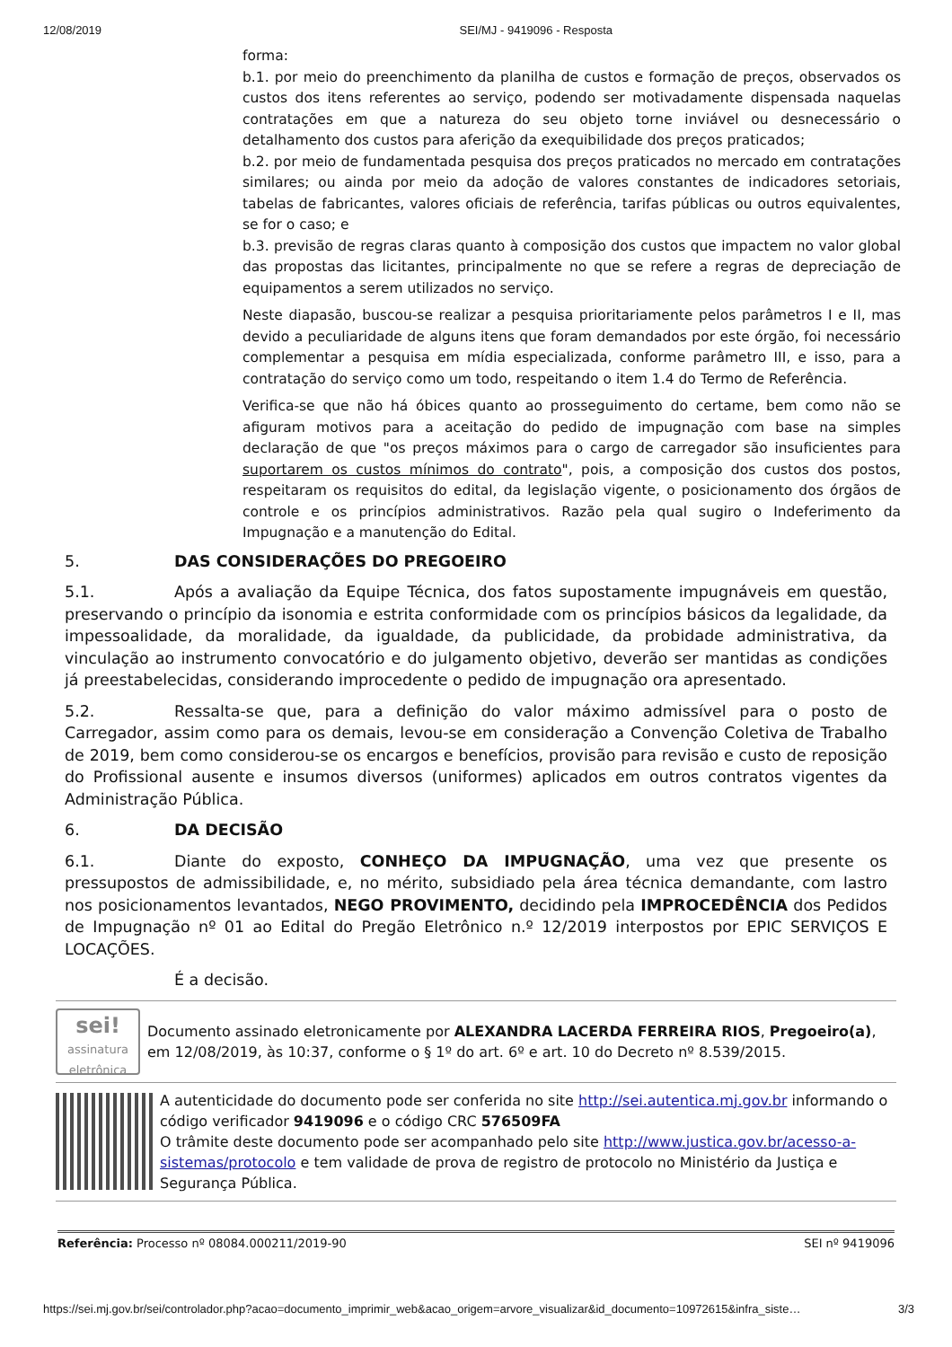12/08/2019 SEI/MJ - 9419096 - Resposta
forma:
b.1. por meio do preenchimento da planilha de custos e formação de preços, observados os custos dos itens referentes ao serviço, podendo ser motivadamente dispensada naquelas contratações em que a natureza do seu objeto torne inviável ou desnecessário o detalhamento dos custos para aferição da exequibilidade dos preços praticados;
b.2. por meio de fundamentada pesquisa dos preços praticados no mercado em contratações similares; ou ainda por meio da adoção de valores constantes de indicadores setoriais, tabelas de fabricantes, valores oficiais de referência, tarifas públicas ou outros equivalentes, se for o caso; e
b.3. previsão de regras claras quanto à composição dos custos que impactem no valor global das propostas das licitantes, principalmente no que se refere a regras de depreciação de equipamentos a serem utilizados no serviço.
Neste diapasão, buscou-se realizar a pesquisa prioritariamente pelos parâmetros I e II, mas devido a peculiaridade de alguns itens que foram demandados por este órgão, foi necessário complementar a pesquisa em mídia especializada, conforme parâmetro III, e isso, para a contratação do serviço como um todo, respeitando o item 1.4 do Termo de Referência.
Verifica-se que não há óbices quanto ao prosseguimento do certame, bem como não se afiguram motivos para a aceitação do pedido de impugnação com base na simples declaração de que "os preços máximos para o cargo de carregador são insuficientes para suportarem os custos mínimos do contrato", pois, a composição dos custos dos postos, respeitaram os requisitos do edital, da legislação vigente, o posicionamento dos órgãos de controle e os princípios administrativos. Razão pela qual sugiro o Indeferimento da Impugnação e a manutenção do Edital.
5. DAS CONSIDERAÇÕES DO PREGOEIRO
5.1. Após a avaliação da Equipe Técnica, dos fatos supostamente impugnáveis em questão, preservando o princípio da isonomia e estrita conformidade com os princípios básicos da legalidade, da impessoalidade, da moralidade, da igualdade, da publicidade, da probidade administrativa, da vinculação ao instrumento convocatório e do julgamento objetivo, deverão ser mantidas as condições já preestabelecidas, considerando improcedente o pedido de impugnação ora apresentado.
5.2. Ressalta-se que, para a definição do valor máximo admissível para o posto de Carregador, assim como para os demais, levou-se em consideração a Convenção Coletiva de Trabalho de 2019, bem como considerou-se os encargos e benefícios, provisão para revisão e custo de reposição do Profissional ausente e insumos diversos (uniformes) aplicados em outros contratos vigentes da Administração Pública.
6. DA DECISÃO
6.1. Diante do exposto, CONHEÇO DA IMPUGNAÇÃO, uma vez que presente os pressupostos de admissibilidade, e, no mérito, subsidiado pela área técnica demandante, com lastro nos posicionamentos levantados, NEGO PROVIMENTO, decidindo pela IMPROCEDÊNCIA dos Pedidos de Impugnação nº 01 ao Edital do Pregão Eletrônico n.º 12/2019 interpostos por EPIC SERVIÇOS E LOCAÇÕES.
É a decisão.
sei!
assinatura eletrônica
Documento assinado eletronicamente por ALEXANDRA LACERDA FERREIRA RIOS, Pregoeiro(a), em 12/08/2019, às 10:37, conforme o § 1º do art. 6º e art. 10 do Decreto nº 8.539/2015.
A autenticidade do documento pode ser conferida no site http://sei.autentica.mj.gov.br informando o código verificador 9419096 e o código CRC 576509FA
O trâmite deste documento pode ser acompanhado pelo site http://www.justica.gov.br/acesso-a-sistemas/protocolo e tem validade de prova de registro de protocolo no Ministério da Justiça e Segurança Pública.
Referência: Processo nº 08084.000211/2019-90 SEI nº 9419096
https://sei.mj.gov.br/sei/controlador.php?acao=documento_imprimir_web&acao_origem=arvore_visualizar&id_documento=10972615&infra_siste… 3/3